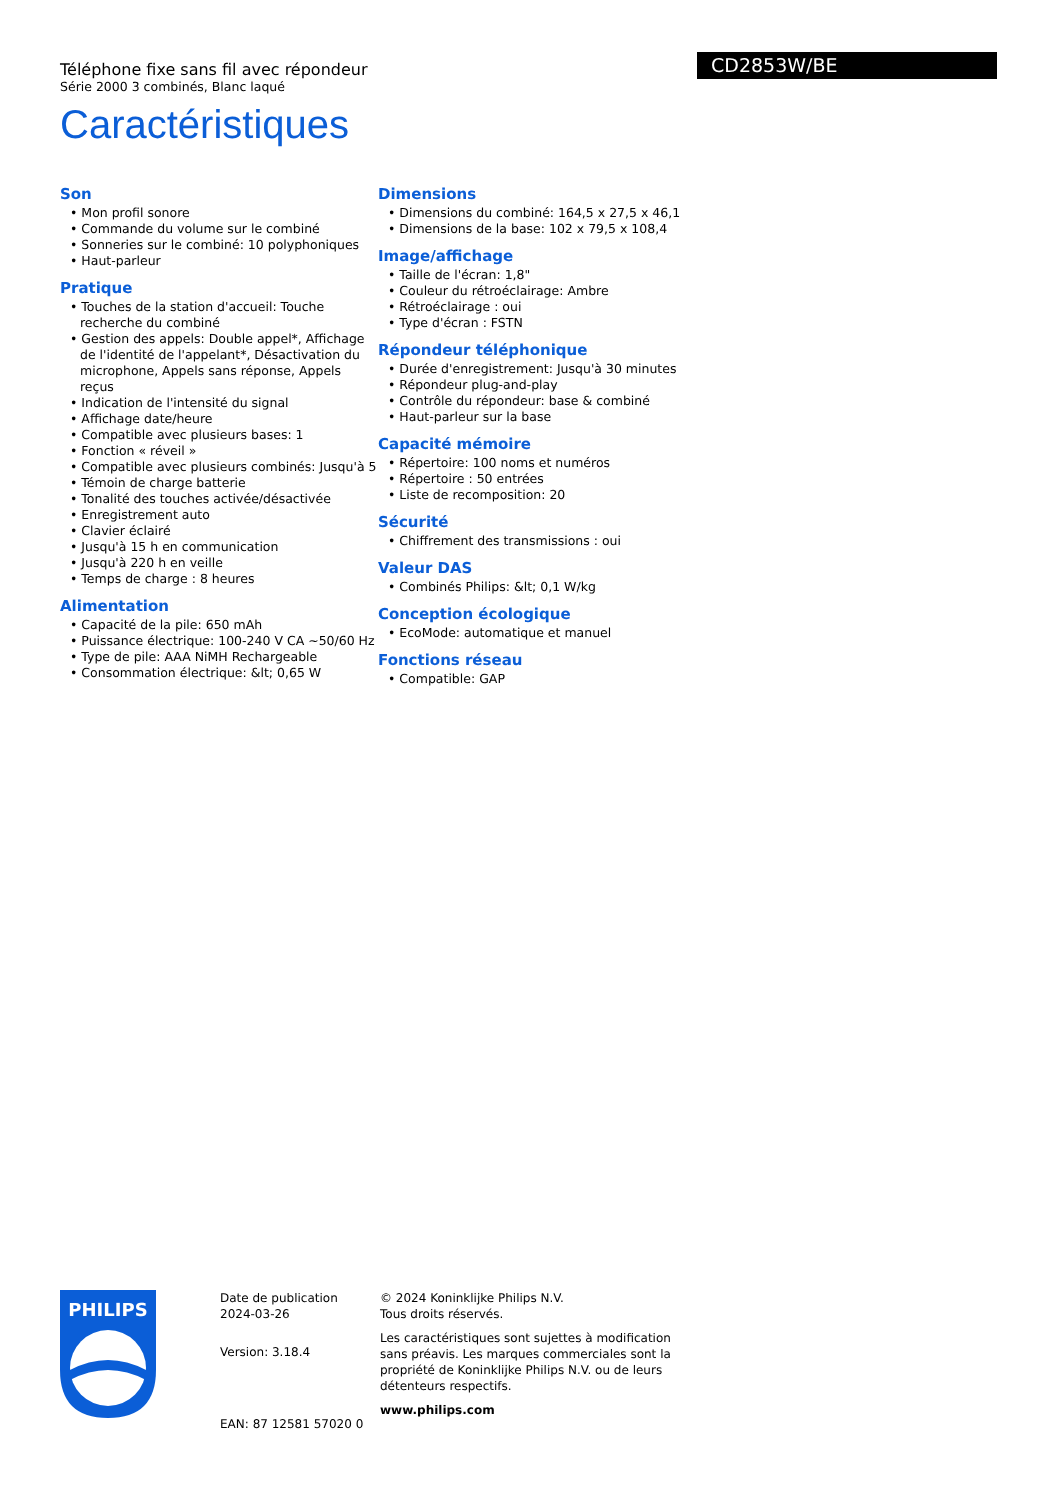Téléphone fixe sans fil avec répondeur
Série 2000 3 combinés, Blanc laqué
Caractéristiques
CD2853W/BE
Son
• Mon profil sonore
• Commande du volume sur le combiné
• Sonneries sur le combiné: 10 polyphoniques
• Haut-parleur
Pratique
• Touches de la station d'accueil: Touche recherche du combiné
• Gestion des appels: Double appel*, Affichage de l'identité de l'appelant*, Désactivation du microphone, Appels sans réponse, Appels reçus
• Indication de l'intensité du signal
• Affichage date/heure
• Compatible avec plusieurs bases: 1
• Fonction « réveil »
• Compatible avec plusieurs combinés: Jusqu'à 5
• Témoin de charge batterie
• Tonalité des touches activée/désactivée
• Enregistrement auto
• Clavier éclairé
• Jusqu'à 15 h en communication
• Jusqu'à 220 h en veille
• Temps de charge : 8 heures
Alimentation
• Capacité de la pile: 650 mAh
• Puissance électrique: 100-240 V CA ~50/60 Hz
• Type de pile: AAA NiMH Rechargeable
• Consommation électrique: &lt; 0,65 W
Dimensions
• Dimensions du combiné: 164,5 x 27,5 x 46,1
• Dimensions de la base: 102 x 79,5 x 108,4
Image/affichage
• Taille de l'écran: 1,8"
• Couleur du rétroéclairage: Ambre
• Rétroéclairage : oui
• Type d'écran : FSTN
Répondeur téléphonique
• Durée d'enregistrement: Jusqu'à 30 minutes
• Répondeur plug-and-play
• Contrôle du répondeur: base & combiné
• Haut-parleur sur la base
Capacité mémoire
• Répertoire: 100 noms et numéros
• Répertoire : 50 entrées
• Liste de recomposition: 20
Sécurité
• Chiffrement des transmissions : oui
Valeur DAS
• Combinés Philips: &lt; 0,1 W/kg
Conception écologique
• EcoMode: automatique et manuel
Fonctions réseau
• Compatible: GAP
PHILIPS
Date de publication
2024-03-26
Version: 3.18.4
EAN: 87 12581 57020 0
© 2024 Koninklijke Philips N.V.
Tous droits réservés.
Les caractéristiques sont sujettes à modification sans préavis. Les marques commerciales sont la propriété de Koninklijke Philips N.V. ou de leurs détenteurs respectifs.
www.philips.com